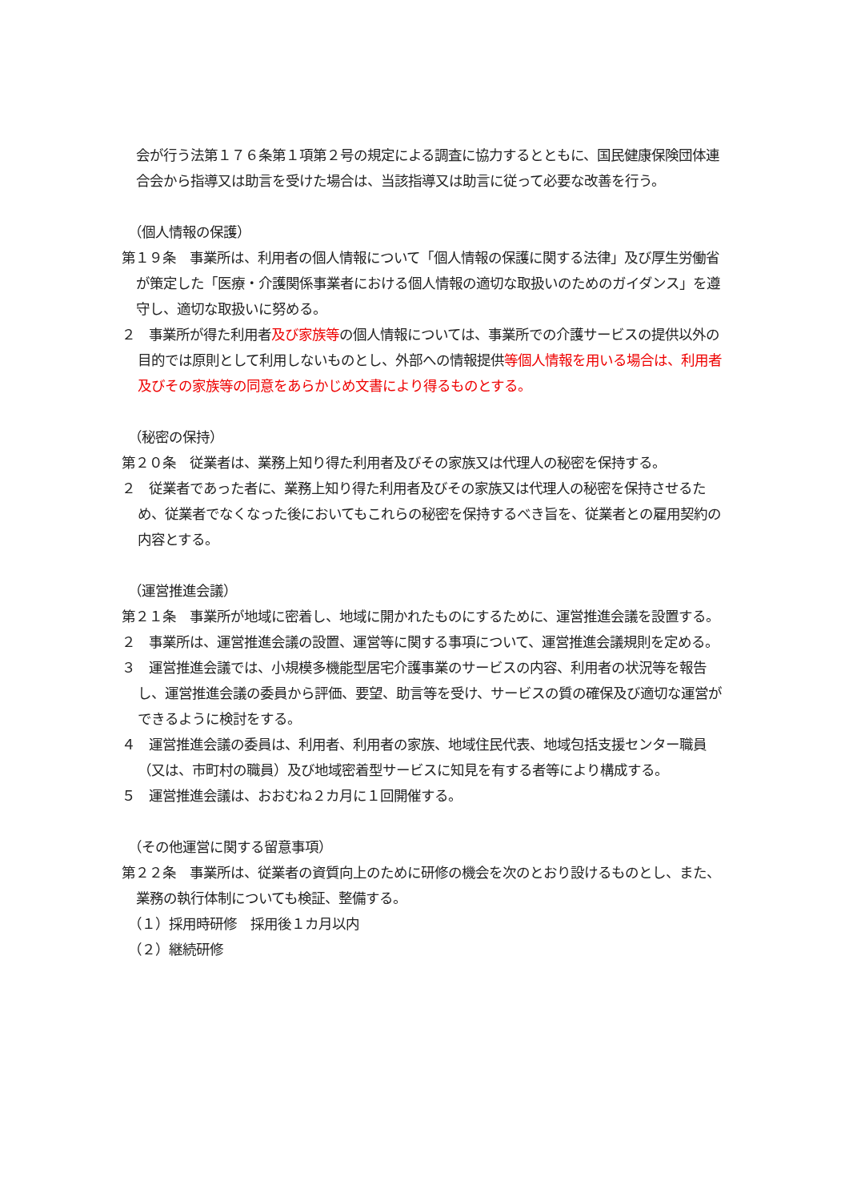会が行う法第１７６条第１項第２号の規定による調査に協力するとともに、国民健康保険団体連合会から指導又は助言を受けた場合は、当該指導又は助言に従って必要な改善を行う。
（個人情報の保護）
第１９条　事業所は、利用者の個人情報について「個人情報の保護に関する法律」及び厚生労働省が策定した「医療・介護関係事業者における個人情報の適切な取扱いのためのガイダンス」を遵守し、適切な取扱いに努める。
２　事業所が得た利用者及び家族等の個人情報については、事業所での介護サービスの提供以外の目的では原則として利用しないものとし、外部への情報提供等個人情報を用いる場合は、利用者及びその家族等の同意をあらかじめ文書により得るものとする。
（秘密の保持）
第２０条　従業者は、業務上知り得た利用者及びその家族又は代理人の秘密を保持する。
２　従業者であった者に、業務上知り得た利用者及びその家族又は代理人の秘密を保持させるため、従業者でなくなった後においてもこれらの秘密を保持するべき旨を、従業者との雇用契約の内容とする。
（運営推進会議）
第２１条　事業所が地域に密着し、地域に開かれたものにするために、運営推進会議を設置する。
２　事業所は、運営推進会議の設置、運営等に関する事項について、運営推進会議規則を定める。
３　運営推進会議では、小規模多機能型居宅介護事業のサービスの内容、利用者の状況等を報告し、運営推進会議の委員から評価、要望、助言等を受け、サービスの質の確保及び適切な運営ができるように検討をする。
４　運営推進会議の委員は、利用者、利用者の家族、地域住民代表、地域包括支援センター職員（又は、市町村の職員）及び地域密着型サービスに知見を有する者等により構成する。
５　運営推進会議は、おおむね２カ月に１回開催する。
（その他運営に関する留意事項）
第２２条　事業所は、従業者の資質向上のために研修の機会を次のとおり設けるものとし、また、業務の執行体制についても検証、整備する。
（１）採用時研修　採用後１カ月以内
（２）継続研修